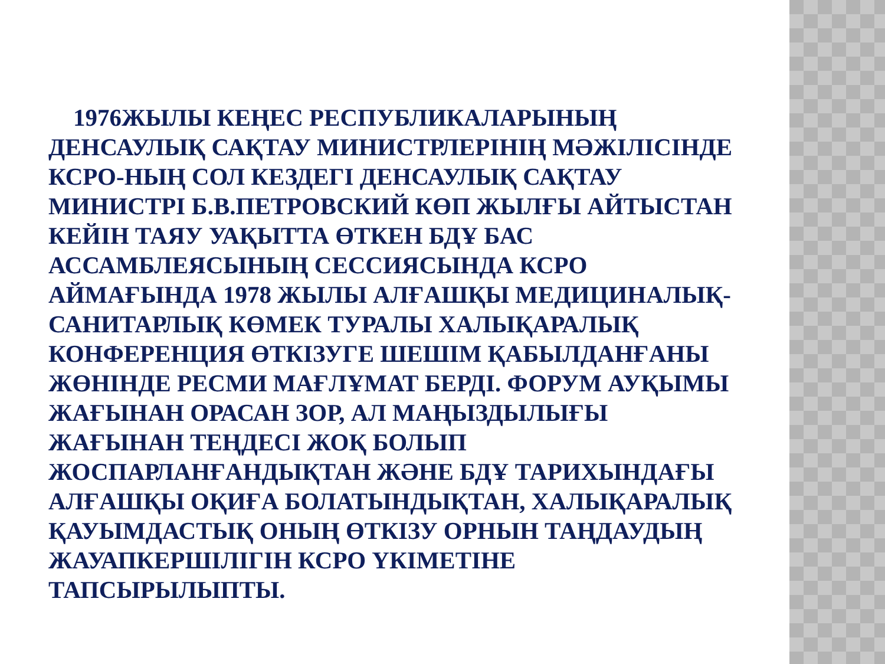1976ЖЫЛЫ КЕҢЕС РЕСПУБЛИКАЛАРЫНЫҢ ДЕНСАУЛЫҚ САҚТАУ МИНИСТРЛЕРІНІҢ МӘЖІЛІСІНДЕ КСРО-НЫҢ СОЛ КЕЗДЕГІ ДЕНСАУЛЫҚ САҚТАУ МИНИСТРІ Б.В.ПЕТРОВСКИЙ КӨП ЖЫЛҒЫ АЙТЫСТАН КЕЙІН ТАЯУ УАҚЫТТА ӨТКЕН БДҰ БАС АССАМБЛЕЯСЫНЫҢ СЕССИЯСЫНДА КСРО АЙМАҒЫНДА 1978 ЖЫЛЫ АЛҒАШҚЫ МЕДИЦИНАЛЫҚ-САНИТАРЛЫҚ КӨМЕК ТУРАЛЫ ХАЛЫҚАРАЛЫҚ КОНФЕРЕНЦИЯ ӨТКІЗУГЕ ШЕШІМ ҚАБЫЛДАНҒАНЫ ЖӨНІНДЕ РЕСМИ МАҒЛҰМАТ БЕРДІ. ФОРУМ АУҚЫМЫ ЖАҒЫНАН ОРАСАН ЗОР, АЛ МАҢЫЗДЫЛЫҒЫ ЖАҒЫНАН ТЕҢДЕСІ ЖОҚ БОЛЫП ЖОСПАРЛАНҒАНДЫҚТАН ЖӘНЕ БДҰ ТАРИХЫНДАҒЫ АЛҒАШҚЫ ОҚИҒА БОЛАТЫНДЫҚТАН, ХАЛЫҚАРАЛЫҚ ҚАУЫМДАСТЫҚ ОНЫҢ ӨТКІЗУ ОРНЫН ТАҢДАУДЫҢ ЖАУАПКЕРШІЛІГІН КСРО ҮКІМЕТІНЕ ТАПСЫРЫЛЫПТЫ.